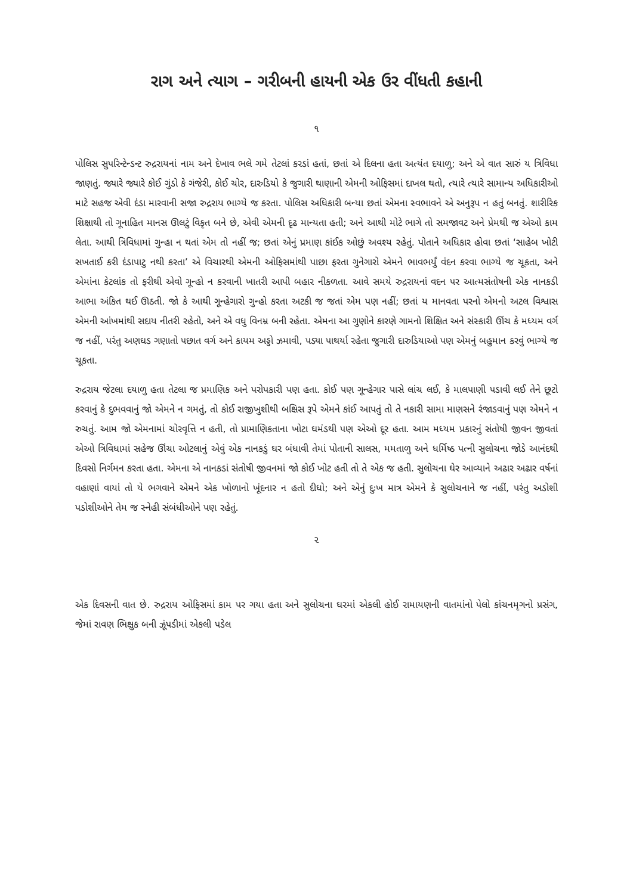રાગ અને ત્યાગ – ગરીબની હાયની એક ઉર વીંધતી કહાની
૧
પોલિસ સુપરિન્ટેન્ડન્ટ રુદ્રરાયનાં નામ અને દેખાવ ભલે ગમે તેટલાં કરડાં હતાં, છતાં એ દિલના હતા અત્યંત દયાળુ; અને એ વાત સારું ય ત્રિવિધા જાણતું. જ્યારે જ્યારે કોઈ ગુંડો કે ગંજેરી, કોઈ ચોર, દારુડિયો કે જુગારી થાણાની એમની ઓફિસમાં દાખલ થતો, ત્યારે ત્યારે સામાન્ય અધિકારીઓ માટે સહજ એવી દંડા મારવાની સજા રુદ્રરાય ભાગ્યે જ કરતા. પોલિસ અધિકારી બન્યા છતાં એમના સ્વભાવને એ અનુરૂપ ન હતું બનતું. શારીરિક શિક્ષાથી તો ગૂનાહિત માનસ ઊલટું વિકૃત બને છે, એવી એમની દૃઢ માન્યતા હતી; અને આથી મોટે ભાગે તો સમજાવટ અને પ્રેમથી જ એઓ કામ લેતા. આથી ત્રિવિધામાં ગુન્હા ન થતાં એમ તો નહીં જ; છતાં એનું પ્રમાણ કાંઈક ઓછું અવશ્ય રહેતું. પોતાને અધિકાર હોવા છતાં ‘સાહેબ ખોટી સખતાઈ કરી દંડાપાટુ નથી કરતા’ એ વિચારથી એમની ઓફિસમાંથી પાછા ફરતા ગુનેગારો એમને ભાવભર્યું વંદન કરવા ભાગ્યે જ ચૂકતા, અને એમાંના કેટલાંક તો ફરીથી એવો ગૂન્હો ન કરવાની ખાતરી આપી બહાર નીકળતા. આવે સમયે રુદ્રરાયનાં વદન પર આત્મસંતોષની એક નાનકડી આભા અંકિત થઈ ઊઠતી. જો કે આથી ગૂન્હેગારો ગુન્હો કરતા અટકી જ જતાં એમ પણ નહીં; છતાં ય માનવતા પરનો એમનો અટલ વિશ્વાસ એમની આંખમાંથી સદાય નીતરી રહેતો, અને એ વધુ વિનમ્ર બની રહેતા. એમના આ ગુણોને કારણે ગામનો શિક્ષિત અને સંસ્કારી ઊંચ કે મધ્યમ વર્ગ જ નહીં, પરંતુ અણઘડ ગણાતો પછાત વર્ગ અને કાયમ અડ્ડો ઝમાવી, પડ્યા પાથર્યા રહેતા જુગારી દારુડિયાઓ પણ એમનું બહુમાન કરવું ભાગ્યે જ ચૂકતા.
રુદ્રરાય જેટલા દયાળુ હતા તેટલા જ પ્રમાણિક અને પરોપકારી પણ હતા. કોઈ પણ ગૂન્હેગાર પાસે લાંચ લઈ, કે માલપાણી પડાવી લઈ તેને છૂટો કરવાનું કે દુભવવાનું જો એમને ન ગમતું, તો કોઈ રાજીખુશીથી બક્ષિસ રૂપે એમને કાંઈ આપતું તો તે નકારી સામા માણસને રંજાડવાનું પણ એમને ન રુચતું. આમ જો એમનામાં ચોરવૃત્તિ ન હતી, તો પ્રામાણિકતાના ખોટા ઘમંડથી પણ એઓ દૂર હતા. આમ મધ્યમ પ્રકારનું સંતોષી જીવન જીવતાં એઓ ત્રિવિધામાં સહેજ ઊંચા ઓટલાનું એવું એક નાનકડું ઘર બંધાવી તેમાં પોતાની સાલસ, મમતાળુ અને ધર્મિષ્ઠ પત્ની સુલોચના જોડે આનંદથી દિવસો નિર્ગમન કરતા હતા. એમના એ નાનકડાં સંતોષી જીવનમાં જો કોઈ ખોટ હતી તો તે એક જ હતી. સુલોચના ઘેર આવ્યાને અઢાર અઢાર વર્ષનાં વહાણાં વાયાં તો યે ભગવાને એમને એક ખોળાનો ખૂંદનાર ન હતો દીધો; અને એનું દુઃખ માત્ર એમને કે સુલોચનાને જ નહીં, પરંતુ અડોશી પડોશીઓને તેમ જ સ્નેહી સંબંધીઓને પણ રહેતું.
૨
એક દિવસની વાત છે. રુદ્રરાય ઓફિસમાં કામ પર ગયા હતા અને સુલોચના ઘરમાં એકલી હોઈ રામાયણની વાતમાંનો પેલો કાંચનમૃગનો પ્રસંગ, જેમાં રાવણ ભિક્ષુક બની ઝૂંપડીમાં એકલી પડેલ